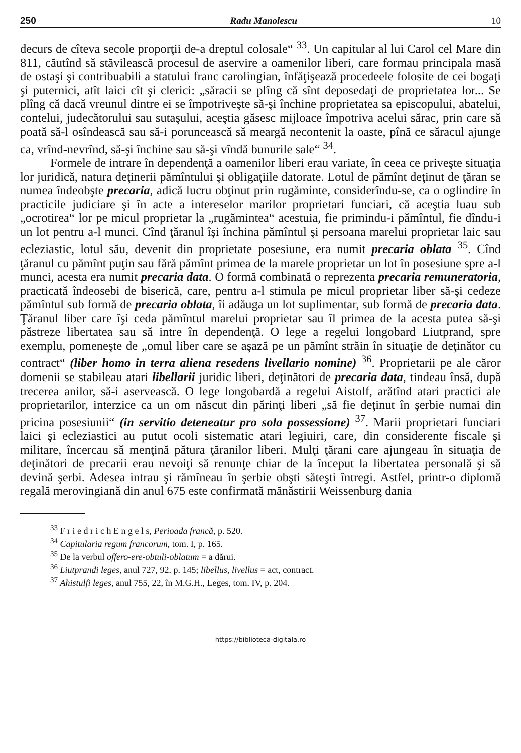250 Radu Manolescu 10
decurs de cîteva secole proporţii de-a dreptul colosale“ <sup>33</sup>. Un capitular al lui Carol cel Mare din 811, căutînd să stăvilească procesul de aservire a oamenilor liberi, care formau principala masă de ostaşi şi contribuabili a statului franc carolingian, înfăţişează procedeele folosite de cei bogaţi şi puternici, atît laici cît şi clerici: „săracii se plîng că sînt deposedaţi de proprietatea lor... Se plîng că dacă vreunul dintre ei se împotriveşte să-şi închine proprietatea sa episcopului, abatelui, contelui, judecătorului sau sutaşului, aceştia găsesc mijloace împotriva acelui sărac, prin care să poată să-l osîndească sau să-i poruncească să meargă necontenit la oaste, pînă ce săracul ajunge ca, vrînd-nevrînd, să-şi închine sau să-şi vîndă bunurile sale“ <sup>34</sup>.
Formele de intrare în dependenţă a oamenilor liberi erau variate, în ceea ce priveşte situaţia lor juridică, natura deţinerii pămîntului şi obligaţiile datorate. Lotul de pămînt deţinut de ţăran se numea îndeobşte precaria, adică lucru obţinut prin rugăminte, considerîndu-se, ca o oglindire în practicile judiciare şi în acte a intereselor marilor proprietari funciari, că aceştia luau sub „ocrotirea“ lor pe micul proprietar la „rugămintea“ acestuia, fie primindu-i pămîntul, fie dîndu-i un lot pentru a-l munci. Cînd ţăranul îşi închina pămîntul şi persoana marelui proprietar laic sau ecleziastic, lotul său, devenit din proprietate posesiune, era numit precaria oblata <sup>35</sup>. Cînd ţăranul cu pămînt puţin sau fără pămînt primea de la marele proprietar un lot în posesiune spre a-l munci, acesta era numit precaria data. O formă combinată o reprezenta precaria remuneratoria, practicată îndeosebi de biserică, care, pentru a-l stimula pe micul proprietar liber să-şi cedeze pămîntul sub formă de precaria oblata, îi adăuga un lot suplimentar, sub formă de precaria data. Ţăranul liber care îşi ceda pămîntul marelui proprietar sau îl primea de la acesta putea să-şi păstreze libertatea sau să intre în dependenţă. O lege a regelui longobard Liutprand, spre exemplu, pomeneşte de „omul liber care se aşază pe un pămînt străin în situaţie de deţinător cu contract“ (liber homo in terra aliena resedens livellario nomine) <sup>36</sup>. Proprietarii pe ale căror domenii se stabileau atari libellarii juridic liberi, deţinători de precaria data, tindeau însă, după trecerea anilor, să-i aservească. O lege longobardă a regelui Aistolf, arătînd atari practici ale proprietarilor, interzice ca un om născut din părinţi liberi „să fie deţinut în şerbie numai din pricina posesiunii“ (in servitio deteneatur pro sola possessione) <sup>37</sup>. Marii proprietari funciari laici şi ecleziastici au putut ocoli sistematic atari legiuiri, care, din considerente fiscale şi militare, încercau să menţină pătura ţăranilor liberi. Mulţi ţărani care ajungeau în situaţia de deţinători de precarii erau nevoiţi să renunţe chiar de la început la libertatea personală şi să devină şerbi. Adesea intrau şi rămîneau în şerbie obşti săteşti întregi. Astfel, printr-o diplomă regală merovingiană din anul 675 este confirmată mănăstirii Weissenburg dania
<sup>33</sup> F r i e d r i c h E n g e l s, Perioada francă, p. 520.
<sup>34</sup> Capitularia regum francorum, tom. I, p. 165.
<sup>35</sup> De la verbul offero-ere-obtuli-oblatum = a dărui.
<sup>36</sup> Liutprandi leges, anul 727, 92. p. 145; libellus, livellus = act, contract.
<sup>37</sup> Ahistulfi leges, anul 755, 22, în M.G.H., Leges, tom. IV, p. 204.
https://biblioteca-digitala.ro